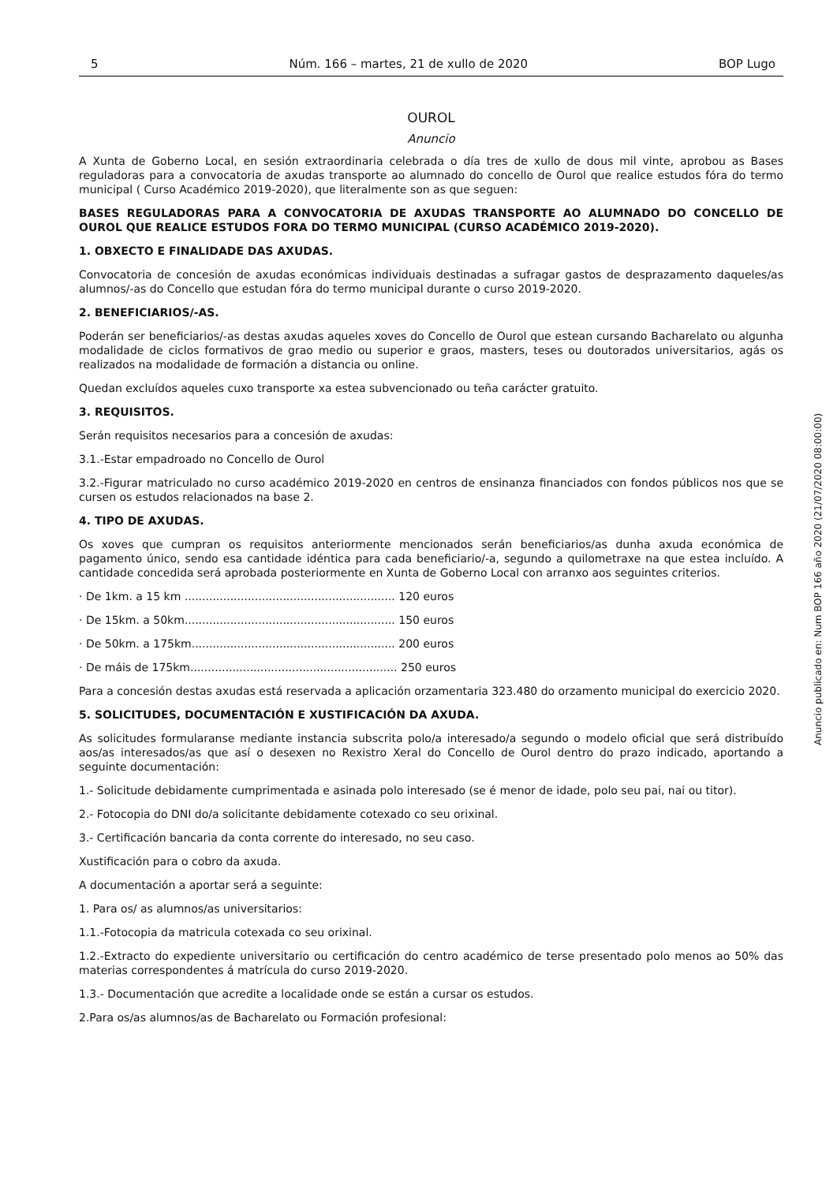5 Núm. 166 – martes, 21 de xullo de 2020 BOP Lugo
OUROL
Anuncio
A Xunta de Goberno Local, en sesión extraordinaria celebrada o día tres de xullo de dous mil vinte, aprobou as Bases reguladoras para a convocatoria de axudas transporte ao alumnado do concello de Ourol que realice estudos fóra do termo municipal ( Curso Académico 2019-2020), que literalmente son as que seguen:
BASES REGULADORAS PARA A CONVOCATORIA DE AXUDAS TRANSPORTE AO ALUMNADO DO CONCELLO DE OUROL QUE REALICE ESTUDOS FORA DO TERMO MUNICIPAL (CURSO ACADÉMICO 2019-2020).
1. OBXECTO E FINALIDADE DAS AXUDAS.
Convocatoria de concesión de axudas económicas individuais destinadas a sufragar gastos de desprazamento daqueles/as alumnos/-as do Concello que estudan fóra do termo municipal durante o curso 2019-2020.
2. BENEFICIARIOS/-AS.
Poderán ser beneficiarios/-as destas axudas aqueles xoves do Concello de Ourol que estean cursando Bacharelato ou algunha modalidade de ciclos formativos de grao medio ou superior e graos, masters, teses ou doutorados universitarios, agás os realizados na modalidade de formación a distancia ou online.
Quedan excluídos aqueles cuxo transporte xa estea subvencionado ou teña carácter gratuito.
3. REQUISITOS.
Serán requisitos necesarios para a concesión de axudas:
3.1.-Estar empadroado no Concello de Ourol
3.2.-Figurar matriculado no curso académico 2019-2020 en centros de ensinanza financiados con fondos públicos nos que se cursen os estudos relacionados na base 2.
4. TIPO DE AXUDAS.
Os xoves que cumpran os requisitos anteriormente mencionados serán beneficiarios/as dunha axuda económica de pagamento único, sendo esa cantidade idéntica para cada beneficiario/-a, segundo a quilometraxe na que estea incluído. A cantidade concedida será aprobada posteriormente en Xunta de Goberno Local con arranxo aos seguintes criterios.
· De 1km. a 15 km ............................................................ 120 euros
· De 15km. a 50km............................................................ 150 euros
· De 50km. a 175km.......................................................... 200 euros
· De máis de 175km........................................................... 250 euros
Para a concesión destas axudas está reservada a aplicación orzamentaria 323.480 do orzamento municipal do exercicio 2020.
5. SOLICITUDES, DOCUMENTACIÓN E XUSTIFICACIÓN DA AXUDA.
As solicitudes formularanse mediante instancia subscrita polo/a interesado/a segundo o modelo oficial que será distribuído aos/as interesados/as que así o desexen no Rexistro Xeral do Concello de Ourol dentro do prazo indicado, aportando a seguinte documentación:
1.- Solicitude debidamente cumprimentada e asinada polo interesado (se é menor de idade, polo seu pai, nai ou titor).
2.- Fotocopia do DNI do/a solicitante debidamente cotexado co seu orixinal.
3.- Certificación bancaria da conta corrente do interesado, no seu caso.
Xustificación para o cobro da axuda.
A documentación a aportar será a seguinte:
1. Para os/ as alumnos/as universitarios:
1.1.-Fotocopia da matricula cotexada co seu orixinal.
1.2.-Extracto do expediente universitario ou certificación do centro académico de terse presentado polo menos ao 50% das materias correspondentes á matrícula do curso 2019-2020.
1.3.- Documentación que acredite a localidade onde se están a cursar os estudos.
2.Para os/as alumnos/as de Bacharelato ou Formación profesional:
Anuncio publicado en: Num BOP 166 año 2020 (21/07/2020 08:00:00)